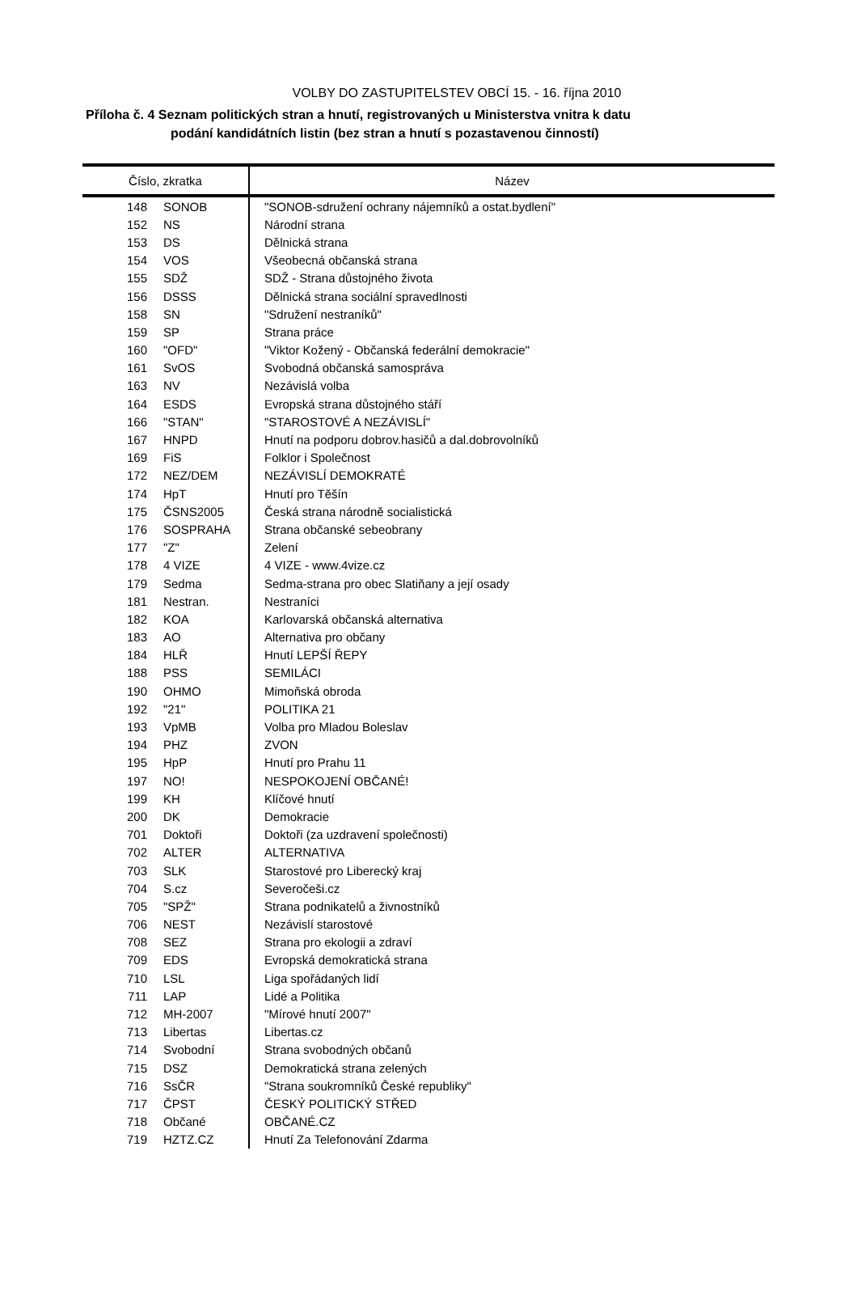VOLBY DO ZASTUPITELSTEV OBCÍ 15. - 16. října 2010
Příloha č. 4 Seznam politických stran a hnutí, registrovaných u Ministerstva vnitra k datu
podání kandidátních listin (bez stran a hnutí s pozastavenou činností)
| Číslo, zkratka | | Název |
| --- | --- | --- |
| 148 | SONOB | "SONOB-sdružení ochrany nájemníků a ostat.bydlení" |
| 152 | NS | Národní strana |
| 153 | DS | Dělnická strana |
| 154 | VOS | Všeobecná občanská strana |
| 155 | SDŽ | SDŽ - Strana důstojného života |
| 156 | DSSS | Dělnická strana sociální spravedlnosti |
| 158 | SN | "Sdružení nestraníků" |
| 159 | SP | Strana práce |
| 160 | "OFD" | "Viktor Kožený - Občanská federální demokracie" |
| 161 | SvOS | Svobodná občanská samospráva |
| 163 | NV | Nezávislá volba |
| 164 | ESDS | Evropská strana důstojného stáří |
| 166 | "STAN" | "STAROSTOVÉ A NEZÁVISLÍ" |
| 167 | HNPD | Hnutí na podporu dobrov.hasičů a dal.dobrovolníků |
| 169 | FiS | Folklor i Společnost |
| 172 | NEZ/DEM | NEZÁVISLÍ DEMOKRATÉ |
| 174 | HpT | Hnutí pro Těšín |
| 175 | ČSNS2005 | Česká strana národně socialistická |
| 176 | SOSPRAHA | Strana občanské sebeobrany |
| 177 | "Z" | Zelení |
| 178 | 4 VIZE | 4 VIZE - www.4vize.cz |
| 179 | Sedma | Sedma-strana pro obec Slatiňany a její osady |
| 181 | Nestran. | Nestraníci |
| 182 | KOA | Karlovarská občanská alternativa |
| 183 | AO | Alternativa pro občany |
| 184 | HLŘ | Hnutí LEPŠÍ ŘEPY |
| 188 | PSS | SEMILÁCI |
| 190 | OHMO | Mimoňská obroda |
| 192 | "21" | POLITIKA 21 |
| 193 | VpMB | Volba pro Mladou Boleslav |
| 194 | PHZ | ZVON |
| 195 | HpP | Hnutí pro Prahu 11 |
| 197 | NO! | NESPOKOJENÍ OBČANÉ! |
| 199 | KH | Klíčové hnutí |
| 200 | DK | Demokracie |
| 701 | Doktoři | Doktoři (za uzdravení společnosti) |
| 702 | ALTER | ALTERNATIVA |
| 703 | SLK | Starostové pro Liberecký kraj |
| 704 | S.cz | Severočeši.cz |
| 705 | "SPŽ" | Strana podnikatelů a živnostníků |
| 706 | NEST | Nezávislí starostové |
| 708 | SEZ | Strana pro ekologii a zdraví |
| 709 | EDS | Evropská demokratická strana |
| 710 | LSL | Liga spořádaných lidí |
| 711 | LAP | Lidé a Politika |
| 712 | MH-2007 | "Mírové hnutí 2007" |
| 713 | Libertas | Libertas.cz |
| 714 | Svobodní | Strana svobodných občanů |
| 715 | DSZ | Demokratická strana zelených |
| 716 | SsČR | "Strana soukromníků České republiky" |
| 717 | ČPST | ČESKÝ POLITICKÝ STŘED |
| 718 | Občané | OBČANÉ.CZ |
| 719 | HZTZ.CZ | Hnutí Za Telefonování Zdarma |